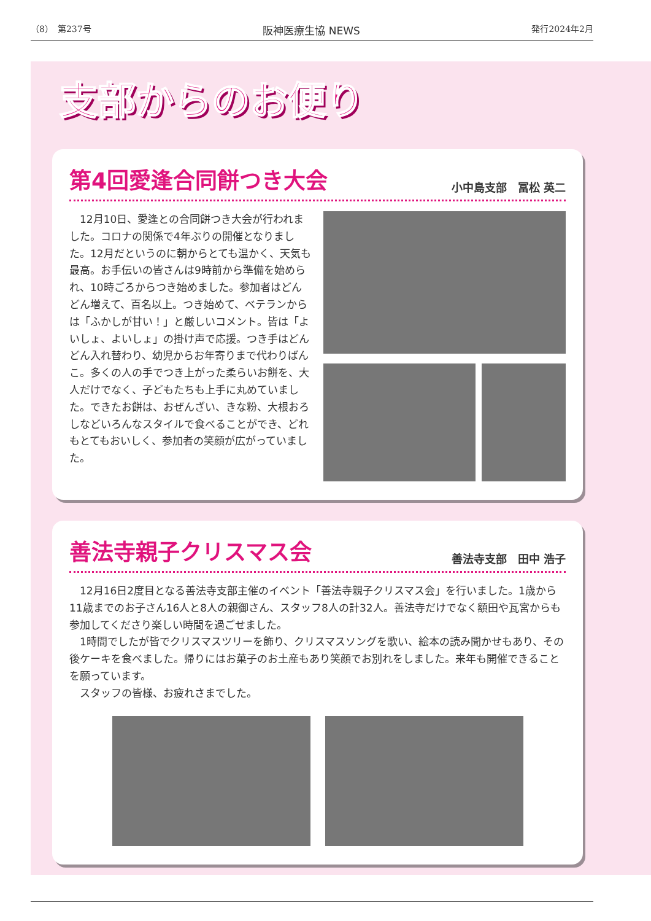（8）　第237号 阪神医療生協 NEWS 発行2024年2月
支部からのお便り
第4回愛逢合同餅つき大会
小中島支部　冨松 英二
12月10日、愛逢との合同餅つき大会が行われました。コロナの関係で4年ぶりの開催となりました。12月だというのに朝からとても温かく、天気も最高。お手伝いの皆さんは9時前から準備を始められ、10時ごろからつき始めました。参加者はどんどん増えて、百名以上。つき始めて、ベテランからは「ふかしが甘い！」と厳しいコメント。皆は「よいしょ、よいしょ」の掛け声で応援。つき手はどんどん入れ替わり、幼児からお年寄りまで代わりばんこ。多くの人の手でつき上がった柔らいお餅を、大人だけでなく、子どもたちも上手に丸めていました。できたお餅は、おぜんざい、きな粉、大根おろしなどいろんなスタイルで食べることができ、どれもとてもおいしく、参加者の笑顔が広がっていました。
善法寺親子クリスマス会
善法寺支部　田中 浩子
12月16日2度目となる善法寺支部主催のイベント「善法寺親子クリスマス会」を行いました。1歳から11歳までのお子さん16人と8人の親御さん、スタッフ8人の計32人。善法寺だけでなく額田や瓦宮からも参加してくださり楽しい時間を過ごせました。
1時間でしたが皆でクリスマスツリーを飾り、クリスマスソングを歌い、絵本の読み聞かせもあり、その後ケーキを食べました。帰りにはお菓子のお土産もあり笑顔でお別れをしました。来年も開催できることを願っています。
スタッフの皆様、お疲れさまでした。